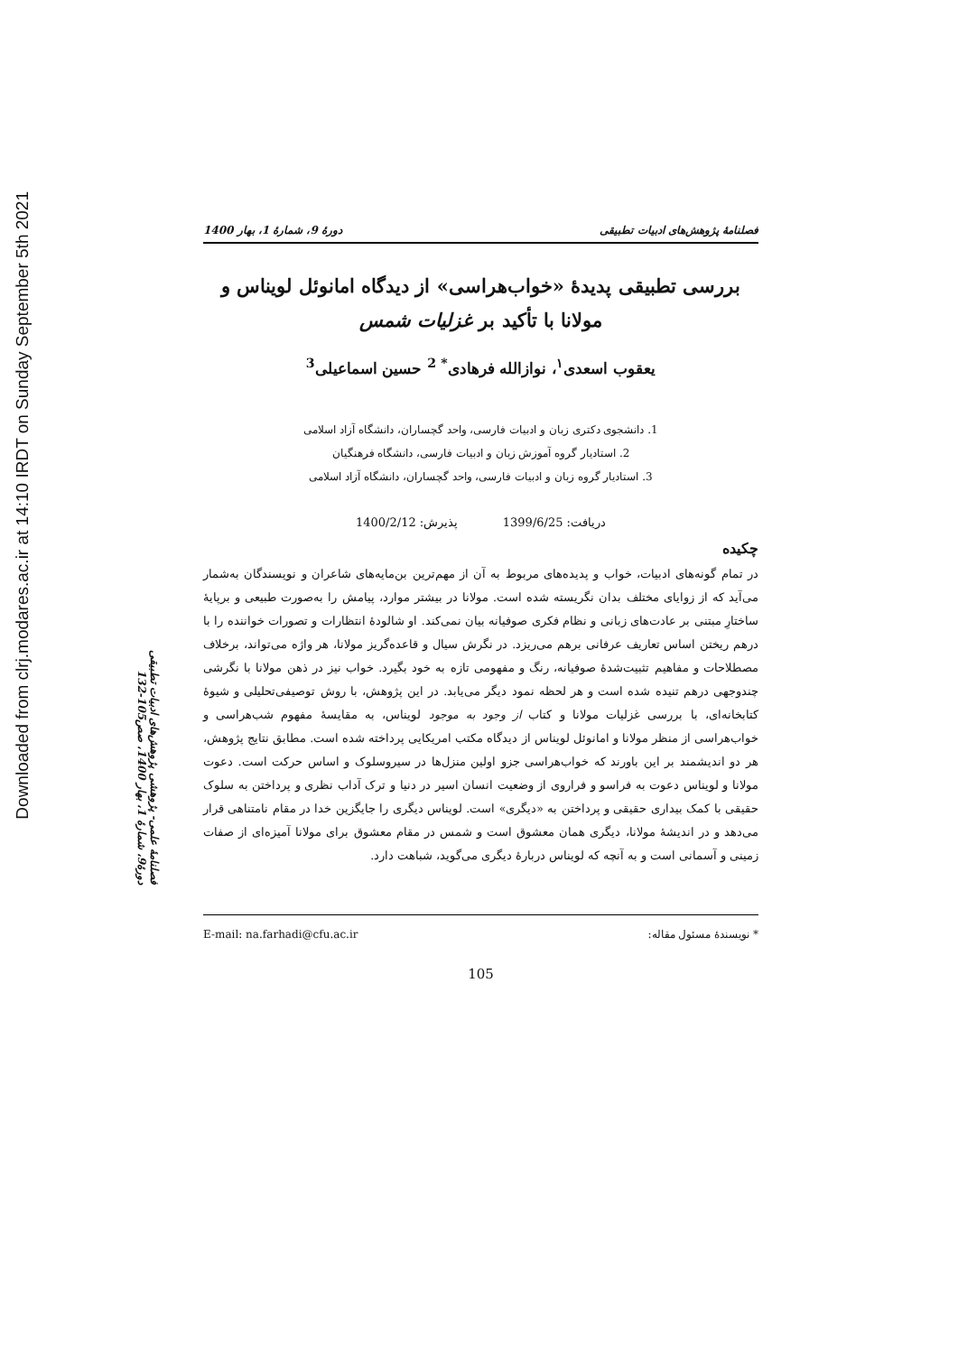Downloaded from clrj.modares.ac.ir at 14:10 IRDT on Sunday September 5th 2021
فصلنامهٔ علمی- پژوهشی پژوهش‌های ادبیات تطبیقی
دورهٔ9، شمارهٔ 1، بهار 1400، صص105-132
فصلنامهٔ پژوهش‌های ادبیات تطبیقی دورهٔ 9، شمارهٔ 1، بهار 1400
بررسی تطبیقی پدیدهٔ «خواب‌هراسی» از دیدگاه امانوئل لویناس و مولانا با تأکید بر غزلیات شمس
یعقوب اسعدی<sup>۱</sup>، نوازالله فرهادی<sup>* 2</sup> حسین اسماعیلی<sup>3</sup>
1. دانشجوی دکتری زبان و ادبیات فارسی، واحد گچساران، دانشگاه آزاد اسلامی
2. استادیار گروه آموزش زبان و ادبیات فارسی، دانشگاه فرهنگیان
3. استادیار گروه زبان و ادبیات فارسی، واحد گچساران، دانشگاه آزاد اسلامی
دریافت: 1399/6/25 پذیرش: 1400/2/12
چکیده
در تمام گونه‌های ادبیات، خواب و پدیده‌های مربوط به آن از مهم‌ترین بن‌مایه‌های شاعران و نویسندگان به‌شمار می‌آید که از زوایای مختلف بدان نگریسته شده است. مولانا در بیشتر موارد، پیامش را به‌صورت طبیعی و برپایهٔ ساختارِ مبتنی بر عادت‌های زبانی و نظام فکری صوفیانه بیان نمی‌کند. او شالودهٔ انتظارات و تصورات خواننده را با درهم ریختن اساس تعاریف عرفانی برهم می‌ریزد. در نگرش سیال و قاعده‌گریز مولانا، هر واژه می‌تواند، برخلاف مصطلاحات و مفاهیم تثبیت‌شدهٔ صوفیانه، رنگ و مفهومی تازه به خود بگیرد. خواب نیز در ذهن مولانا با نگرشی چندوجهی درهم تنیده شده است و هر لحظه نمود دیگر می‌یابد. در این پژوهش، با روش توصیفی‌تحلیلی و شیوهٔ کتابخانه‌ای، با بررسی غزلیات مولانا و کتاب از وجود به موجود لویناس، به مقایسهٔ مفهوم شب‌هراسی و خواب‌هراسی از منظر مولانا و امانوئل لویناس از دیدگاه مکتب امریکایی پرداخته شده است. مطابق نتایج پژوهش، هر دو اندیشمند بر این باورند که خواب‌هراسی جزو اولین منزل‌ها در سیروسلوک و اساس حرکت است. دعوت مولانا و لویناس دعوت به فراسو و فراروی از وضعیت انسان اسیر در دنیا و ترک آداب نظری و پرداختن به سلوک حقیقی با کمک بیداری حقیقی و پرداختن به «دیگری» است. لویناس دیگری را جایگزین خدا در مقام نامتناهی قرار می‌دهد و در اندیشهٔ مولانا، دیگری همان معشوق است و شمس در مقام معشوق برای مولانا آمیزه‌ای از صفات زمینی و آسمانی است و به آنچه که لویناس دربارهٔ دیگری می‌گوید، شباهت دارد.
* نویسندهٔ مسئول مقاله: E-mail: na.farhadi@cfu.ac.ir
105